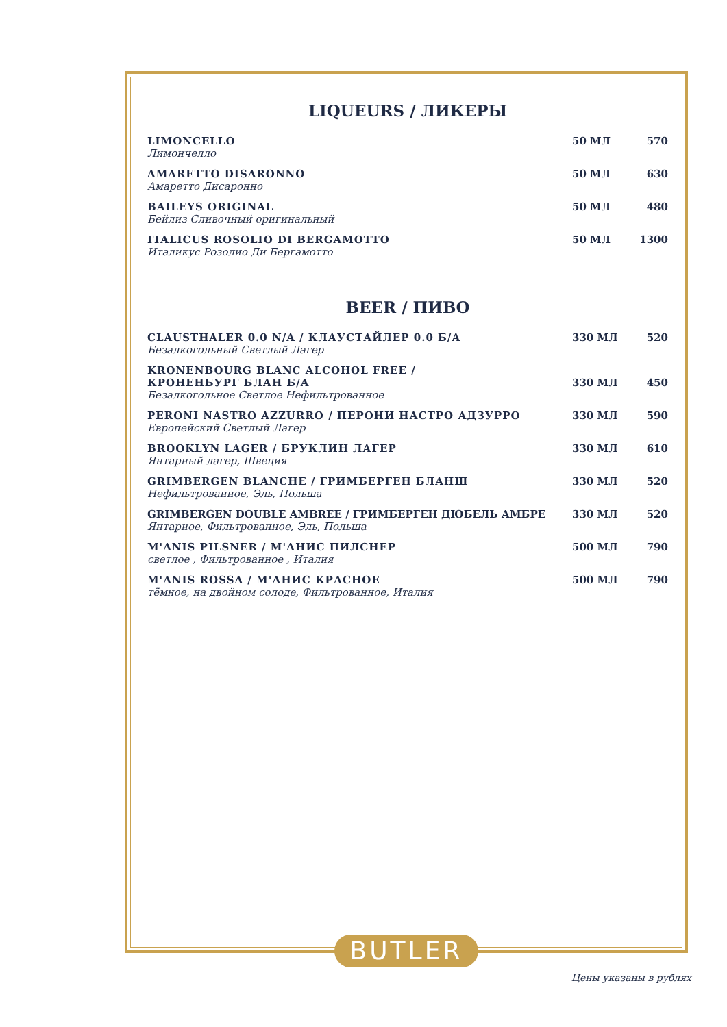LIQUEURS / ЛИКЕРЫ
| LIMONCELLO Лимончелло | 50 МЛ | 570 |
| AMARETTO DISARONNO Амаретто Дисаронно | 50 МЛ | 630 |
| BAILEYS ORIGINAL Бейлиз Сливочный оригинальный | 50 МЛ | 480 |
| ITALICUS ROSOLIO DI BERGAMOTTO Италикус Розолио Ди Бергамотто | 50 МЛ | 1300 |
BEER / ПИВО
| CLAUSTHALER 0.0 N/A / КЛАУСТАЙЛЕР 0.0 Б/А Безалкогольный Светлый Лагер | 330 МЛ | 520 |
| KRONENBOURG BLANC ALCOHOL FREE / КРОНЕНБУРГ БЛАН Б/А Безалкогольное Светлое Нефильтрованное | 330 МЛ | 450 |
| PERONI NASTRO AZZURRO / ПЕРОНИ НАСТРО АДЗУРРО Европейский Светлый Лагер | 330 МЛ | 590 |
| BROOKLYN LAGER / БРУКЛИН ЛАГЕР Янтарный лагер, Швеция | 330 МЛ | 610 |
| GRIMBERGEN BLANCHE / ГРИМБЕРГЕН БЛАНШ Нефильтрованное, Эль, Польша | 330 МЛ | 520 |
| GRIMBERGEN DOUBLE AMBREE / ГРИМБЕРГЕН ДЮБЕЛЬ АМБРЕ Янтарное, Фильтрованное, Эль, Польша | 330 МЛ | 520 |
| M'ANIS PILSNER / М'АНИС ПИЛСНЕР светлое , Фильтрованное , Италия | 500 МЛ | 790 |
| M'ANIS ROSSA / М'АНИС КРАСНОЕ тёмное, на двойном солоде, Фильтрованное, Италия | 500 МЛ | 790 |
BUTLER
Цены указаны в рублях